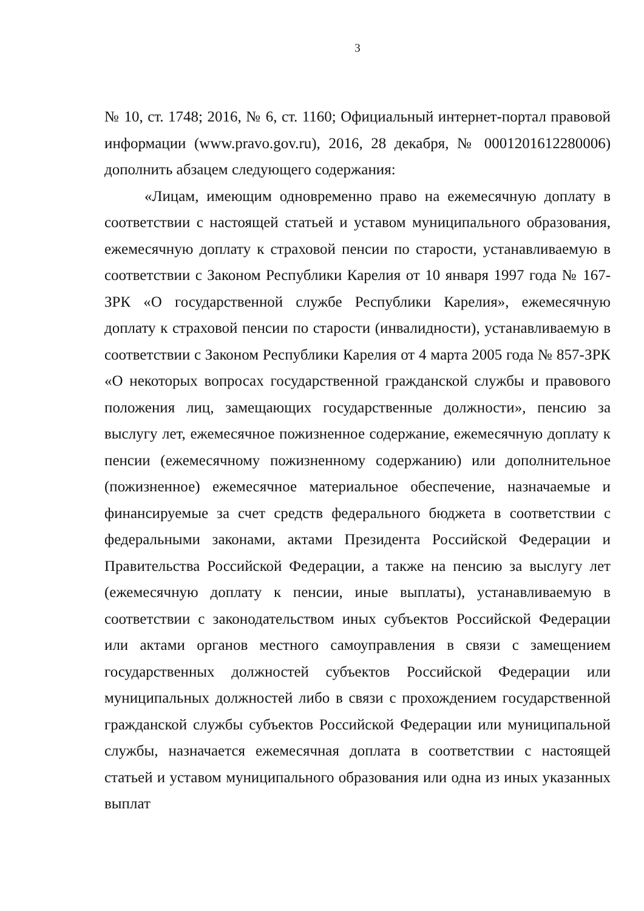3
№ 10, ст. 1748; 2016, № 6, ст. 1160; Официальный интернет-портал правовой информации (www.pravo.gov.ru), 2016, 28 декабря, № 0001201612280006) дополнить абзацем следующего содержания:
«Лицам, имеющим одновременно право на ежемесячную доплату в соответствии с настоящей статьей и уставом муниципального образования, ежемесячную доплату к страховой пенсии по старости, устанавливаемую в соответствии с Законом Республики Карелия от 10 января 1997 года № 167-ЗРК «О государственной службе Республики Карелия», ежемесячную доплату к страховой пенсии по старости (инвалидности), устанавливаемую в соответствии с Законом Республики Карелия от 4 марта 2005 года № 857-ЗРК «О некоторых вопросах государственной гражданской службы и правового положения лиц, замещающих государственные должности», пенсию за выслугу лет, ежемесячное пожизненное содержание, ежемесячную доплату к пенсии (ежемесячному пожизненному содержанию) или дополнительное (пожизненное) ежемесячное материальное обеспечение, назначаемые и финансируемые за счет средств федерального бюджета в соответствии с федеральными законами, актами Президента Российской Федерации и Правительства Российской Федерации, а также на пенсию за выслугу лет (ежемесячную доплату к пенсии, иные выплаты), устанавливаемую в соответствии с законодательством иных субъектов Российской Федерации или актами органов местного самоуправления в связи с замещением государственных должностей субъектов Российской Федерации или муниципальных должностей либо в связи с прохождением государственной гражданской службы субъектов Российской Федерации или муниципальной службы, назначается ежемесячная доплата в соответствии с настоящей статьей и уставом муниципального образования или одна из иных указанных выплат